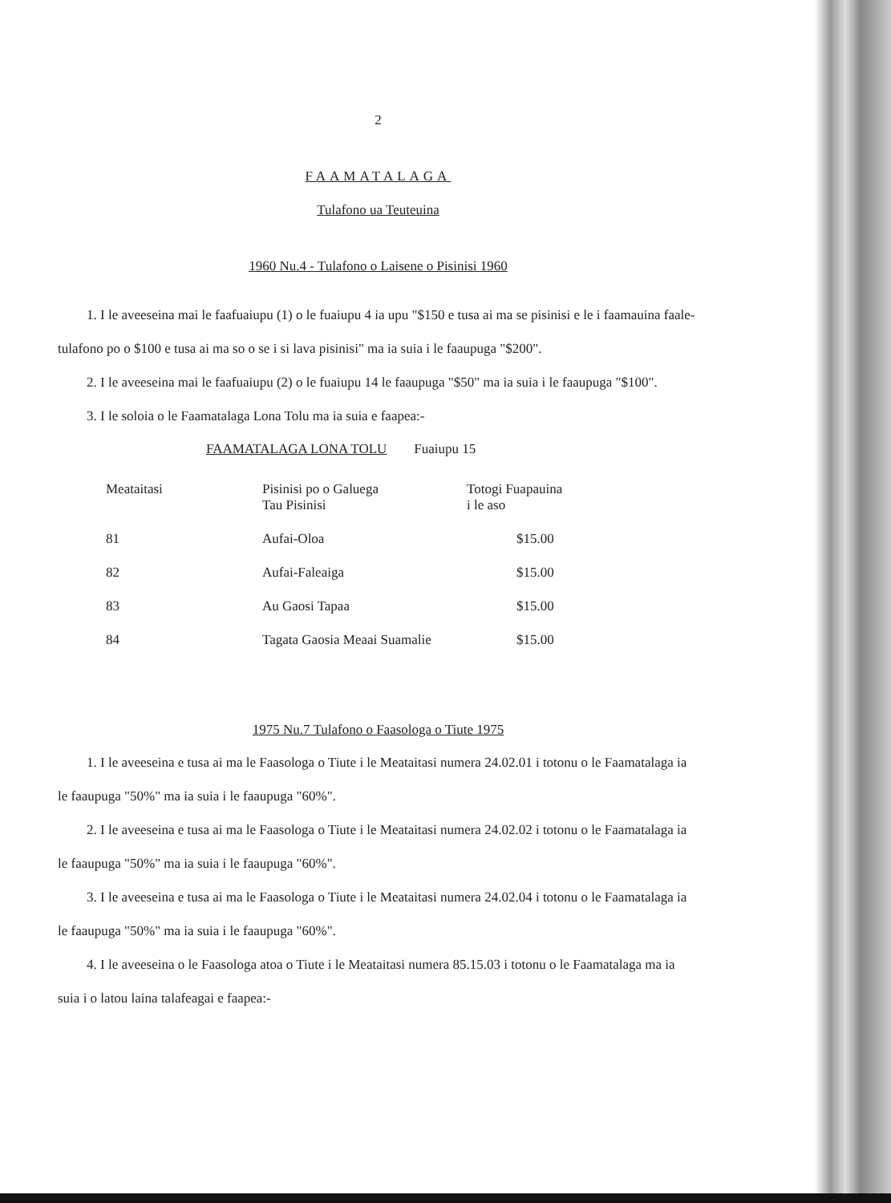2
FAAMATALAGA
Tulafono ua Teuteuina
1960 Nu.4 - Tulafono o Laisene o Pisinisi 1960
1. I le aveeseina mai le faafuaiupu (1) o le fuaiupu 4 ia upu "$150 e tusa ai ma se pisinisi e le i faamauina faale-tulafono po o $100 e tusa ai ma so o se i si lava pisinisi" ma ia suia i le faaupuga "$200".
2. I le aveeseina mai le faafuaiupu (2) o le fuaiupu 14 le faaupuga "$50" ma ia suia i le faaupuga "$100".
3. I le soloia o le Faamatalaga Lona Tolu ma ia suia e faapea:-
FAAMATALAGA LONA TOLU Fuaiupu 15
| Meataitasi | Pisinisi po o Galuega Tau Pisinisi | Totogi Fuapauina i le aso |
| --- | --- | --- |
| 81 | Aufai-Oloa | $15.00 |
| 82 | Aufai-Faleaiga | $15.00 |
| 83 | Au Gaosi Tapaa | $15.00 |
| 84 | Tagata Gaosia Meaai Suamalie | $15.00 |
1975 Nu.7 Tulafono o Faasologa o Tiute 1975
1. I le aveeseina e tusa ai ma le Faasologa o Tiute i le Meataitasi numera 24.02.01 i totonu o le Faamatalaga ia le faaupuga "50%" ma ia suia i le faaupuga "60%".
2. I le aveeseina e tusa ai ma le Faasologa o Tiute i le Meataitasi numera 24.02.02 i totonu o le Faamatalaga ia le faaupuga "50%" ma ia suia i le faaupuga "60%".
3. I le aveeseina e tusa ai ma le Faasologa o Tiute i le Meataitasi numera 24.02.04 i totonu o le Faamatalaga ia le faaupuga "50%" ma ia suia i le faaupuga "60%".
4. I le aveeseina o le Faasologa atoa o Tiute i le Meataitasi numera 85.15.03 i totonu o le Faamatalaga ma ia suia i o latou laina talafeagai e faapea:-